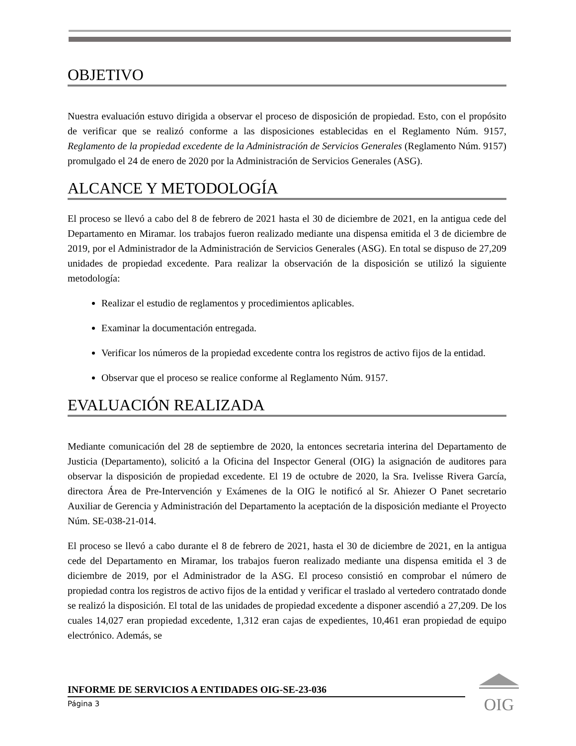OBJETIVO
Nuestra evaluación estuvo dirigida a observar el proceso de disposición de propiedad. Esto, con el propósito de verificar que se realizó conforme a las disposiciones establecidas en el Reglamento Núm. 9157, Reglamento de la propiedad excedente de la Administración de Servicios Generales (Reglamento Núm. 9157) promulgado el 24 de enero de 2020 por la Administración de Servicios Generales (ASG).
ALCANCE Y METODOLOGÍA
El proceso se llevó a cabo del 8 de febrero de 2021 hasta el 30 de diciembre de 2021, en la antigua cede del Departamento en Miramar. los trabajos fueron realizado mediante una dispensa emitida el 3 de diciembre de 2019, por el Administrador de la Administración de Servicios Generales (ASG). En total se dispuso de 27,209 unidades de propiedad excedente. Para realizar la observación de la disposición se utilizó la siguiente metodología:
Realizar el estudio de reglamentos y procedimientos aplicables.
Examinar la documentación entregada.
Verificar los números de la propiedad excedente contra los registros de activo fijos de la entidad.
Observar que el proceso se realice conforme al Reglamento Núm. 9157.
EVALUACIÓN REALIZADA
Mediante comunicación del 28 de septiembre de 2020, la entonces secretaria interina del Departamento de Justicia (Departamento), solicitó a la Oficina del Inspector General (OIG) la asignación de auditores para observar la disposición de propiedad excedente. El 19 de octubre de 2020, la Sra. Ivelisse Rivera García, directora Área de Pre-Intervención y Exámenes de la OIG le notificó al Sr. Ahiezer O Panet secretario Auxiliar de Gerencia y Administración del Departamento la aceptación de la disposición mediante el Proyecto Núm. SE-038-21-014.
El proceso se llevó a cabo durante el 8 de febrero de 2021, hasta el 30 de diciembre de 2021, en la antigua cede del Departamento en Miramar, los trabajos fueron realizado mediante una dispensa emitida el 3 de diciembre de 2019, por el Administrador de la ASG. El proceso consistió en comprobar el número de propiedad contra los registros de activo fijos de la entidad y verificar el traslado al vertedero contratado donde se realizó la disposición. El total de las unidades de propiedad excedente a disponer ascendió a 27,209. De los cuales 14,027 eran propiedad excedente, 1,312 eran cajas de expedientes, 10,461 eran propiedad de equipo electrónico. Además, se
INFORME DE SERVICIOS A ENTIDADES OIG-SE-23-036
Página 3
OIG